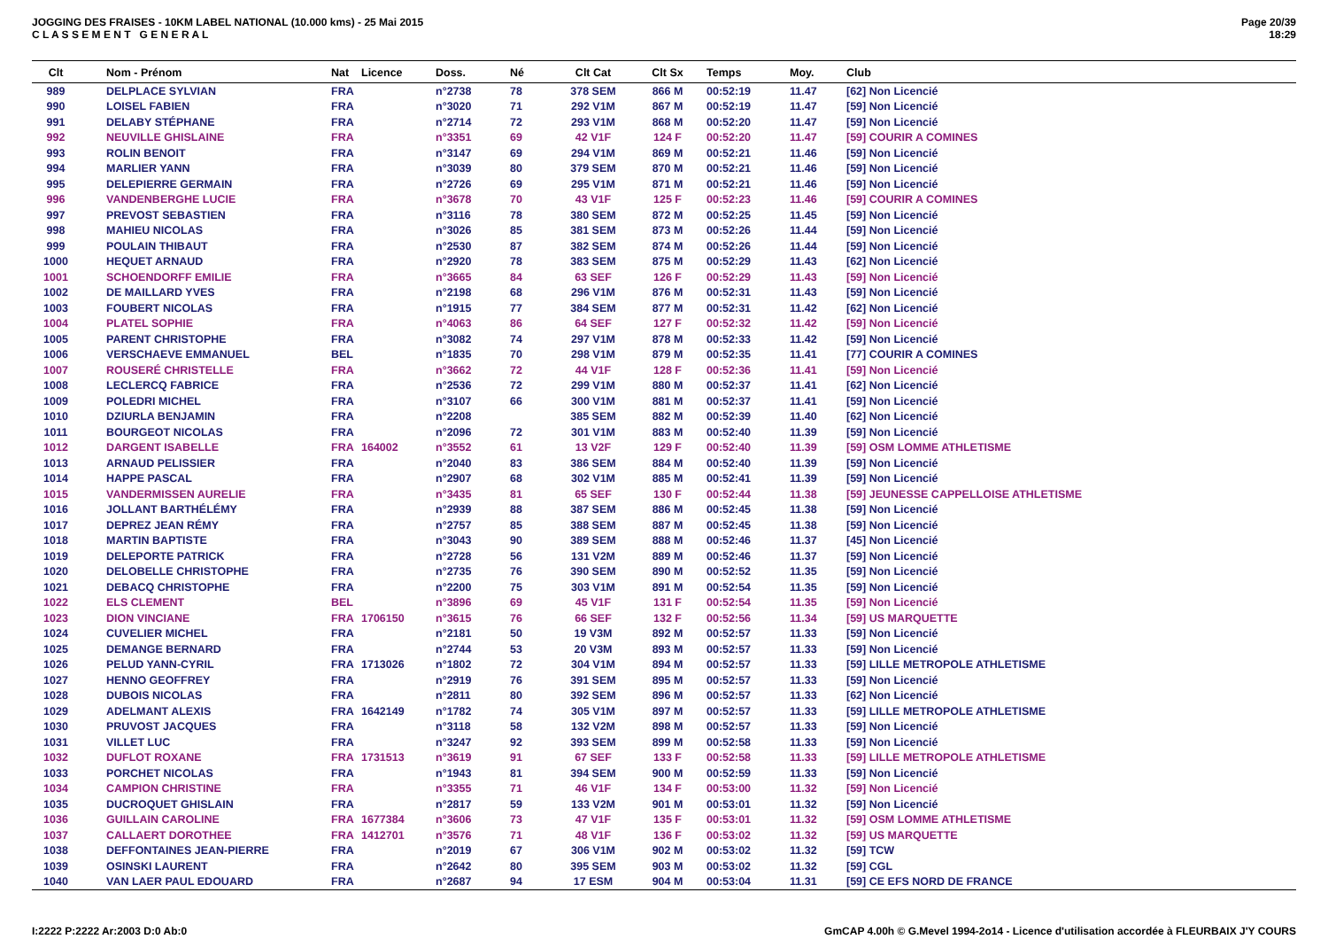JOGGING DES FRAISES - 10KM LABEL NATIONAL (10.000 kms) - 25 Mai 2015
C L A S S E M E N T G E N E R A L
Page 20/39
18:29
| Clt | Nom - Prénom | Nat | Licence | Doss. | Né | Clt Cat | Clt Sx | Temps | Moy. | Club |
| --- | --- | --- | --- | --- | --- | --- | --- | --- | --- | --- |
| 989 | DELPLACE SYLVIAN | FRA | | n°2738 | 78 | 378 SEM | 866 M | 00:52:19 | 11.47 | [62] Non Licencié |
| 990 | LOISEL FABIEN | FRA | | n°3020 | 71 | 292 V1M | 867 M | 00:52:19 | 11.47 | [59] Non Licencié |
| 991 | DELABY STÉPHANE | FRA | | n°2714 | 72 | 293 V1M | 868 M | 00:52:20 | 11.47 | [59] Non Licencié |
| 992 | NEUVILLE GHISLAINE | FRA | | n°3351 | 69 | 42 V1F | 124 F | 00:52:20 | 11.47 | [59] COURIR A COMINES |
| 993 | ROLIN BENOIT | FRA | | n°3147 | 69 | 294 V1M | 869 M | 00:52:21 | 11.46 | [59] Non Licencié |
| 994 | MARLIER YANN | FRA | | n°3039 | 80 | 379 SEM | 870 M | 00:52:21 | 11.46 | [59] Non Licencié |
| 995 | DELEPIERRE GERMAIN | FRA | | n°2726 | 69 | 295 V1M | 871 M | 00:52:21 | 11.46 | [59] Non Licencié |
| 996 | VANDENBERGHE LUCIE | FRA | | n°3678 | 70 | 43 V1F | 125 F | 00:52:23 | 11.46 | [59] COURIR A COMINES |
| 997 | PREVOST SEBASTIEN | FRA | | n°3116 | 78 | 380 SEM | 872 M | 00:52:25 | 11.45 | [59] Non Licencié |
| 998 | MAHIEU NICOLAS | FRA | | n°3026 | 85 | 381 SEM | 873 M | 00:52:26 | 11.44 | [59] Non Licencié |
| 999 | POULAIN THIBAUT | FRA | | n°2530 | 87 | 382 SEM | 874 M | 00:52:26 | 11.44 | [59] Non Licencié |
| 1000 | HEQUET ARNAUD | FRA | | n°2920 | 78 | 383 SEM | 875 M | 00:52:29 | 11.43 | [62] Non Licencié |
| 1001 | SCHOENDORFF EMILIE | FRA | | n°3665 | 84 | 63 SEF | 126 F | 00:52:29 | 11.43 | [59] Non Licencié |
| 1002 | DE MAILLARD YVES | FRA | | n°2198 | 68 | 296 V1M | 876 M | 00:52:31 | 11.43 | [59] Non Licencié |
| 1003 | FOUBERT NICOLAS | FRA | | n°1915 | 77 | 384 SEM | 877 M | 00:52:31 | 11.42 | [62] Non Licencié |
| 1004 | PLATEL SOPHIE | FRA | | n°4063 | 86 | 64 SEF | 127 F | 00:52:32 | 11.42 | [59] Non Licencié |
| 1005 | PARENT CHRISTOPHE | FRA | | n°3082 | 74 | 297 V1M | 878 M | 00:52:33 | 11.42 | [59] Non Licencié |
| 1006 | VERSCHAEVE EMMANUEL | BEL | | n°1835 | 70 | 298 V1M | 879 M | 00:52:35 | 11.41 | [77] COURIR A COMINES |
| 1007 | ROUSERÉ CHRISTELLE | FRA | | n°3662 | 72 | 44 V1F | 128 F | 00:52:36 | 11.41 | [59] Non Licencié |
| 1008 | LECLERCQ FABRICE | FRA | | n°2536 | 72 | 299 V1M | 880 M | 00:52:37 | 11.41 | [62] Non Licencié |
| 1009 | POLEDRI MICHEL | FRA | | n°3107 | 66 | 300 V1M | 881 M | 00:52:37 | 11.41 | [59] Non Licencié |
| 1010 | DZIURLA BENJAMIN | FRA | | n°2208 | | 385 SEM | 882 M | 00:52:39 | 11.40 | [62] Non Licencié |
| 1011 | BOURGEOT NICOLAS | FRA | | n°2096 | 72 | 301 V1M | 883 M | 00:52:40 | 11.39 | [59] Non Licencié |
| 1012 | DARGENT ISABELLE | FRA | 164002 | n°3552 | 61 | 13 V2F | 129 F | 00:52:40 | 11.39 | [59] OSM LOMME ATHLETISME |
| 1013 | ARNAUD PELISSIER | FRA | | n°2040 | 83 | 386 SEM | 884 M | 00:52:40 | 11.39 | [59] Non Licencié |
| 1014 | HAPPE PASCAL | FRA | | n°2907 | 68 | 302 V1M | 885 M | 00:52:41 | 11.39 | [59] Non Licencié |
| 1015 | VANDERMISSEN AURELIE | FRA | | n°3435 | 81 | 65 SEF | 130 F | 00:52:44 | 11.38 | [59] JEUNESSE CAPPELLOISE ATHLETISME |
| 1016 | JOLLANT BARTHÉLÉMY | FRA | | n°2939 | 88 | 387 SEM | 886 M | 00:52:45 | 11.38 | [59] Non Licencié |
| 1017 | DEPREZ JEAN RÉMY | FRA | | n°2757 | 85 | 388 SEM | 887 M | 00:52:45 | 11.38 | [59] Non Licencié |
| 1018 | MARTIN BAPTISTE | FRA | | n°3043 | 90 | 389 SEM | 888 M | 00:52:46 | 11.37 | [45] Non Licencié |
| 1019 | DELEPORTE PATRICK | FRA | | n°2728 | 56 | 131 V2M | 889 M | 00:52:46 | 11.37 | [59] Non Licencié |
| 1020 | DELOBELLE CHRISTOPHE | FRA | | n°2735 | 76 | 390 SEM | 890 M | 00:52:52 | 11.35 | [59] Non Licencié |
| 1021 | DEBACQ CHRISTOPHE | FRA | | n°2200 | 75 | 303 V1M | 891 M | 00:52:54 | 11.35 | [59] Non Licencié |
| 1022 | ELS CLEMENT | BEL | | n°3896 | 69 | 45 V1F | 131 F | 00:52:54 | 11.35 | [59] Non Licencié |
| 1023 | DION VINCIANE | FRA | 1706150 | n°3615 | 76 | 66 SEF | 132 F | 00:52:56 | 11.34 | [59] US MARQUETTE |
| 1024 | CUVELIER MICHEL | FRA | | n°2181 | 50 | 19 V3M | 892 M | 00:52:57 | 11.33 | [59] Non Licencié |
| 1025 | DEMANGE BERNARD | FRA | | n°2744 | 53 | 20 V3M | 893 M | 00:52:57 | 11.33 | [59] Non Licencié |
| 1026 | PELUD YANN-CYRIL | FRA | 1713026 | n°1802 | 72 | 304 V1M | 894 M | 00:52:57 | 11.33 | [59] LILLE METROPOLE ATHLETISME |
| 1027 | HENNO GEOFFREY | FRA | | n°2919 | 76 | 391 SEM | 895 M | 00:52:57 | 11.33 | [59] Non Licencié |
| 1028 | DUBOIS NICOLAS | FRA | | n°2811 | 80 | 392 SEM | 896 M | 00:52:57 | 11.33 | [62] Non Licencié |
| 1029 | ADELMANT ALEXIS | FRA | 1642149 | n°1782 | 74 | 305 V1M | 897 M | 00:52:57 | 11.33 | [59] LILLE METROPOLE ATHLETISME |
| 1030 | PRUVOST JACQUES | FRA | | n°3118 | 58 | 132 V2M | 898 M | 00:52:57 | 11.33 | [59] Non Licencié |
| 1031 | VILLET LUC | FRA | | n°3247 | 92 | 393 SEM | 899 M | 00:52:58 | 11.33 | [59] Non Licencié |
| 1032 | DUFLOT ROXANE | FRA | 1731513 | n°3619 | 91 | 67 SEF | 133 F | 00:52:58 | 11.33 | [59] LILLE METROPOLE ATHLETISME |
| 1033 | PORCHET NICOLAS | FRA | | n°1943 | 81 | 394 SEM | 900 M | 00:52:59 | 11.33 | [59] Non Licencié |
| 1034 | CAMPION CHRISTINE | FRA | | n°3355 | 71 | 46 V1F | 134 F | 00:53:00 | 11.32 | [59] Non Licencié |
| 1035 | DUCROQUET GHISLAIN | FRA | | n°2817 | 59 | 133 V2M | 901 M | 00:53:01 | 11.32 | [59] Non Licencié |
| 1036 | GUILLAIN CAROLINE | FRA | 1677384 | n°3606 | 73 | 47 V1F | 135 F | 00:53:01 | 11.32 | [59] OSM LOMME ATHLETISME |
| 1037 | CALLAERT DOROTHEE | FRA | 1412701 | n°3576 | 71 | 48 V1F | 136 F | 00:53:02 | 11.32 | [59] US MARQUETTE |
| 1038 | DEFFONTAINES JEAN-PIERRE | FRA | | n°2019 | 67 | 306 V1M | 902 M | 00:53:02 | 11.32 | [59] TCW |
| 1039 | OSINSKI LAURENT | FRA | | n°2642 | 80 | 395 SEM | 903 M | 00:53:02 | 11.32 | [59] CGL |
| 1040 | VAN LAER PAUL EDOUARD | FRA | | n°2687 | 94 | 17 ESM | 904 M | 00:53:04 | 11.31 | [59] CE EFS NORD DE FRANCE |
I:2222 P:2222 Ar:2003 D:0 Ab:0 GmCAP 4.00h © G.Mevel 1994-2o14 - Licence d'utilisation accordée à FLEURBAIX J'Y COURS